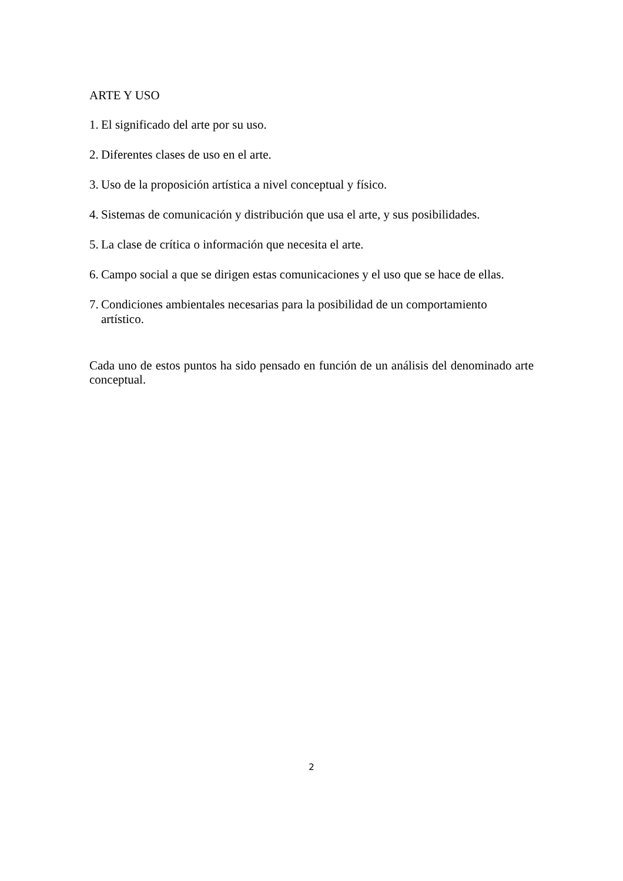ARTE Y USO
1. El significado del arte por su uso.
2. Diferentes clases de uso en el arte.
3. Uso de la proposición artística a nivel conceptual y físico.
4. Sistemas de comunicación y distribución que usa el arte, y sus posibilidades.
5. La clase de crítica o información que necesita el arte.
6. Campo social a que se dirigen estas comunicaciones y el uso que se hace de ellas.
7. Condiciones ambientales necesarias para la posibilidad de un comportamiento artístico.
Cada uno de estos puntos ha sido pensado en función de un análisis del denominado arte conceptual.
2